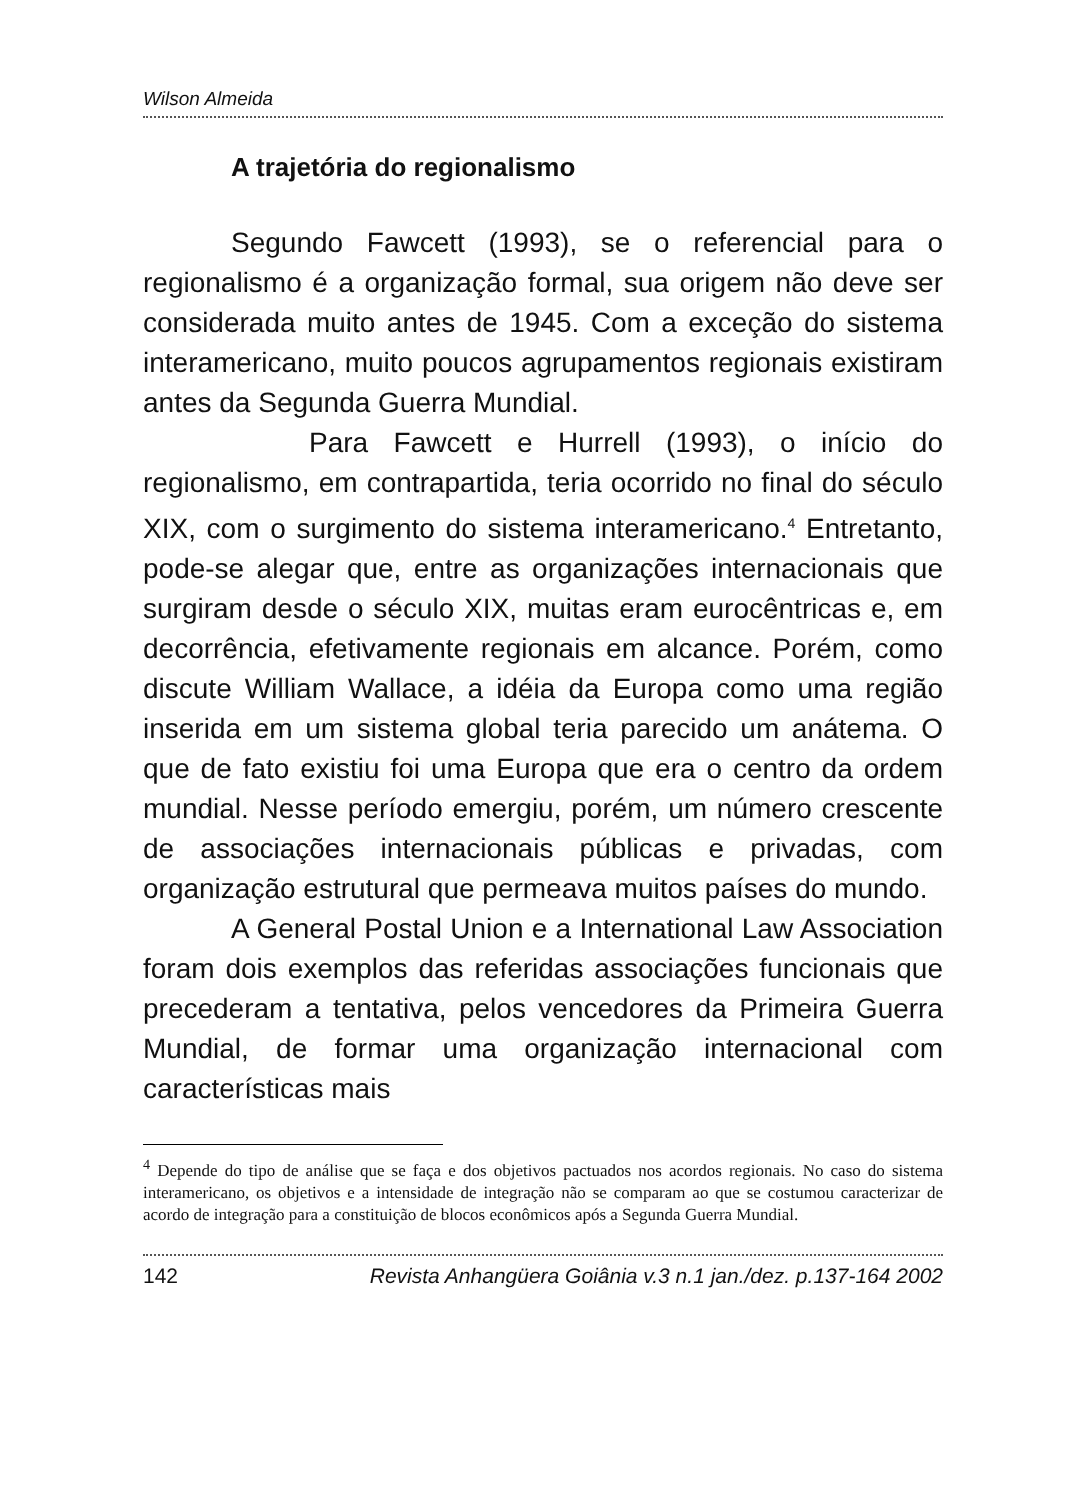Wilson Almeida
A trajetória do regionalismo
Segundo Fawcett (1993), se o referencial para o regionalismo é a organização formal, sua origem não deve ser considerada muito antes de 1945. Com a exceção do sistema interamericano, muito poucos agrupamentos regionais existiram antes da Segunda Guerra Mundial.
Para Fawcett e Hurrell (1993), o início do regionalismo, em contrapartida, teria ocorrido no final do século XIX, com o surgimento do sistema interamericano.<sup>4</sup> Entretanto, pode-se alegar que, entre as organizações internacionais que surgiram desde o século XIX, muitas eram eurocêntricas e, em decorrência, efetivamente regionais em alcance. Porém, como discute William Wallace, a idéia da Europa como uma região inserida em um sistema global teria parecido um anátema. O que de fato existiu foi uma Europa que era o centro da ordem mundial. Nesse período emergiu, porém, um número crescente de associações internacionais públicas e privadas, com organização estrutural que permeava muitos países do mundo.
A General Postal Union e a International Law Association foram dois exemplos das referidas associações funcionais que precederam a tentativa, pelos vencedores da Primeira Guerra Mundial, de formar uma organização internacional com características mais
<sup>4</sup> Depende do tipo de análise que se faça e dos objetivos pactuados nos acordos regionais. No caso do sistema interamericano, os objetivos e a intensidade de integração não se comparam ao que se costumou caracterizar de acordo de integração para a constituição de blocos econômicos após a Segunda Guerra Mundial.
142 Revista Anhangüera Goiânia v.3 n.1 jan./dez. p.137-164 2002